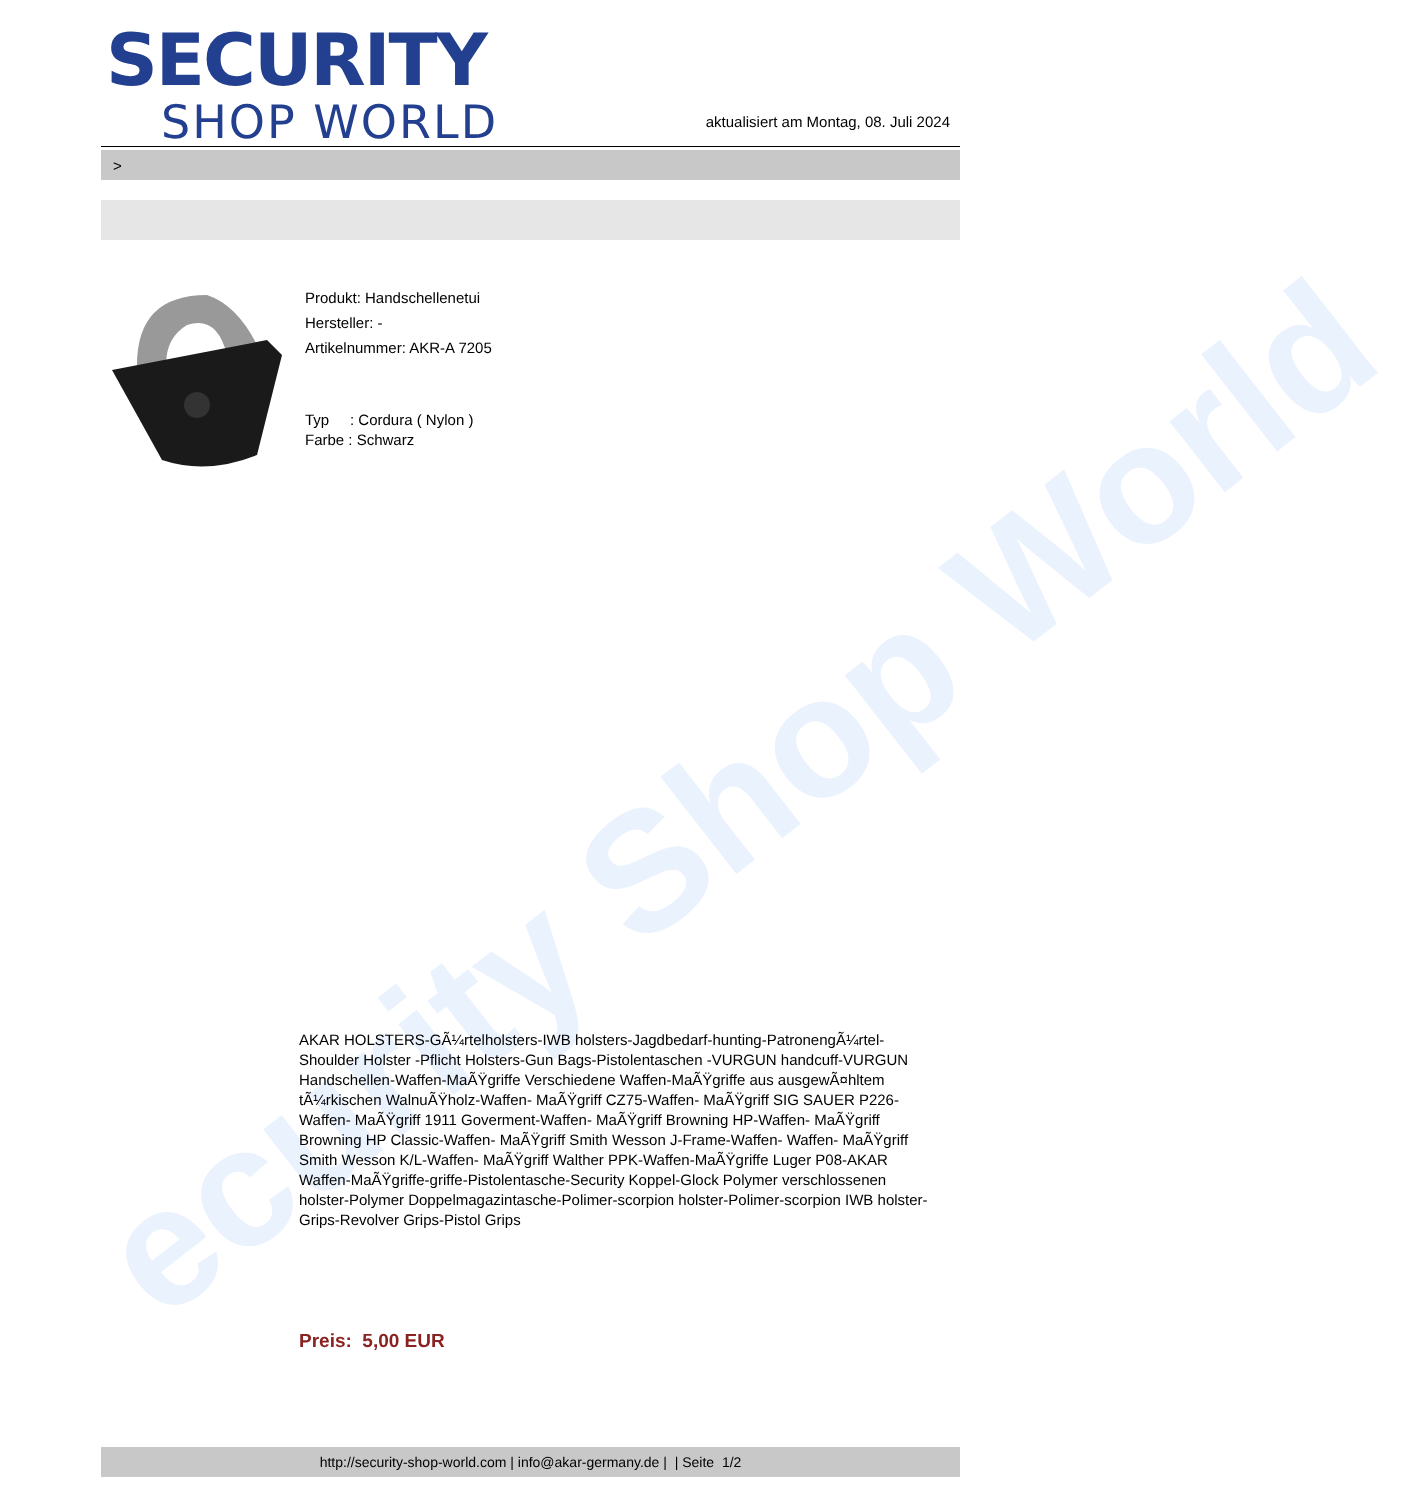ecurity Shop World
SECURITY
SHOP WORLD
aktualisiert am Montag, 08. Juli 2024
>
Produkt: Handschellenetui
Hersteller: -
Artikelnummer: AKR-A 7205
Typ : Cordura ( Nylon )
Farbe : Schwarz
AKAR HOLSTERS-GÃ¼rtelholsters-IWB holsters-Jagdbedarf-hunting-PatronengÃ¼rtel- Shoulder Holster -Pflicht Holsters-Gun Bags-Pistolentaschen -VURGUN handcuff-VURGUN Handschellen-Waffen-MaÃŸgriffe Verschiedene Waffen-MaÃŸgriffe aus ausgewÃ¤hltem tÃ¼rkischen WalnuÃŸholz-Waffen- MaÃŸgriff CZ75-Waffen- MaÃŸgriff SIG SAUER P226-Waffen- MaÃŸgriff 1911 Goverment-Waffen- MaÃŸgriff Browning HP-Waffen- MaÃŸgriff Browning HP Classic-Waffen- MaÃŸgriff Smith Wesson J-Frame-Waffen- Waffen- MaÃŸgriff Smith Wesson K/L-Waffen- MaÃŸgriff Walther PPK-Waffen-MaÃŸgriffe Luger P08-AKAR Waffen-MaÃŸgriffe-griffe-Pistolentasche-Security Koppel-Glock Polymer verschlossenen holster-Polymer Doppelmagazintasche-Polimer-scorpion holster-Polimer-scorpion IWB holster-Grips-Revolver Grips-Pistol Grips
Preis: 5,00 EUR
http://security-shop-world.com | info@akar-germany.de | | Seite 1/2